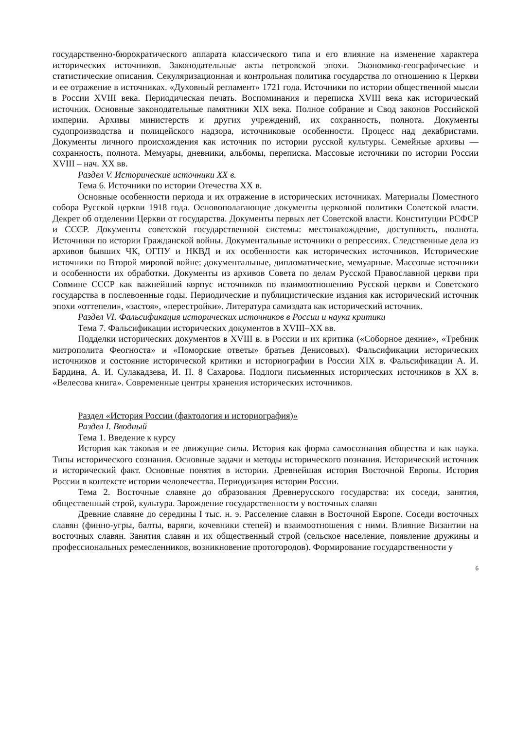государственно-бюрократического аппарата классического типа и его влияние на изменение характера исторических источников. Законодательные акты петровской эпохи. Экономико-географические и статистические описания. Секуляризационная и контрольная политика государства по отношению к Церкви и ее отражение в источниках. «Духовный регламент» 1721 года. Источники по истории общественной мысли в России XVIII века. Периодическая печать. Воспоминания и переписка XVIII века как исторический источник. Основные законодательные памятники XIX века. Полное собрание и Свод законов Российской империи. Архивы министерств и других учреждений, их сохранность, полнота. Документы судопроизводства и полицейского надзора, источниковые особенности. Процесс над декабристами. Документы личного происхождения как источник по истории русской культуры. Семейные архивы — сохранность, полнота. Мемуары, дневники, альбомы, переписка. Массовые источники по истории России XVIII – нач. XX вв.
Раздел V. Исторические источники XX в.
Тема 6. Источники по истории Отечества XX в.
Основные особенности периода и их отражение в исторических источниках. Материалы Поместного собора Русской церкви 1918 года. Основополагающие документы церковной политики Советской власти. Декрет об отделении Церкви от государства. Документы первых лет Советской власти. Конституции РСФСР и СССР. Документы советской государственной системы: местонахождение, доступность, полнота. Источники по истории Гражданской войны. Документальные источники о репрессиях. Следственные дела из архивов бывших ЧК, ОГПУ и НКВД и их особенности как исторических источников. Исторические источники по Второй мировой войне: документальные, дипломатические, мемуарные. Массовые источники и особенности их обработки. Документы из архивов Совета по делам Русской Православной церкви при Совмине СССР как важнейший корпус источников по взаимоотношению Русской церкви и Советского государства в послевоенные годы. Периодические и публицистические издания как исторический источник эпохи «оттепели», «застоя», «перестройки». Литература самиздата как исторический источник.
Раздел VI. Фальсификация исторических источников в России и наука критики
Тема 7. Фальсификации исторических документов в XVIII–XX вв.
Подделки исторических документов в XVIII в. в России и их критика («Соборное деяние», «Требник митрополита Феогноста» и «Поморские ответы» братьев Денисовых). Фальсификации исторических источников и состояние исторической критики и историографии в России XIX в. Фальсификации А. И. Бардина, А. И. Сулакадзева, И. П. 8 Сахарова. Подлоги письменных исторических источников в XX в. «Велесова книга». Современные центры хранения исторических источников.
Раздел «История России (фактология и историография)»
Раздел I. Вводный
Тема 1. Введение к курсу
История как таковая и ее движущие силы. История как форма самосознания общества и как наука. Типы исторического сознания. Основные задачи и методы исторического познания. Исторический источник и исторический факт. Основные понятия в истории. Древнейшая история Восточной Европы. История России в контексте истории человечества. Периодизация истории России.
Тема 2. Восточные славяне до образования Древнерусского государства: их соседи, занятия, общественный строй, культура. Зарождение государственности у восточных славян
Древние славяне до середины I тыс. н. э. Расселение славян в Восточной Европе. Соседи восточных славян (финно-угры, балты, варяги, кочевники степей) и взаимоотношения с ними. Влияние Византии на восточных славян. Занятия славян и их общественный строй (сельское население, появление дружины и профессиональных ремесленников, возникновение протогородов). Формирование государственности у
6